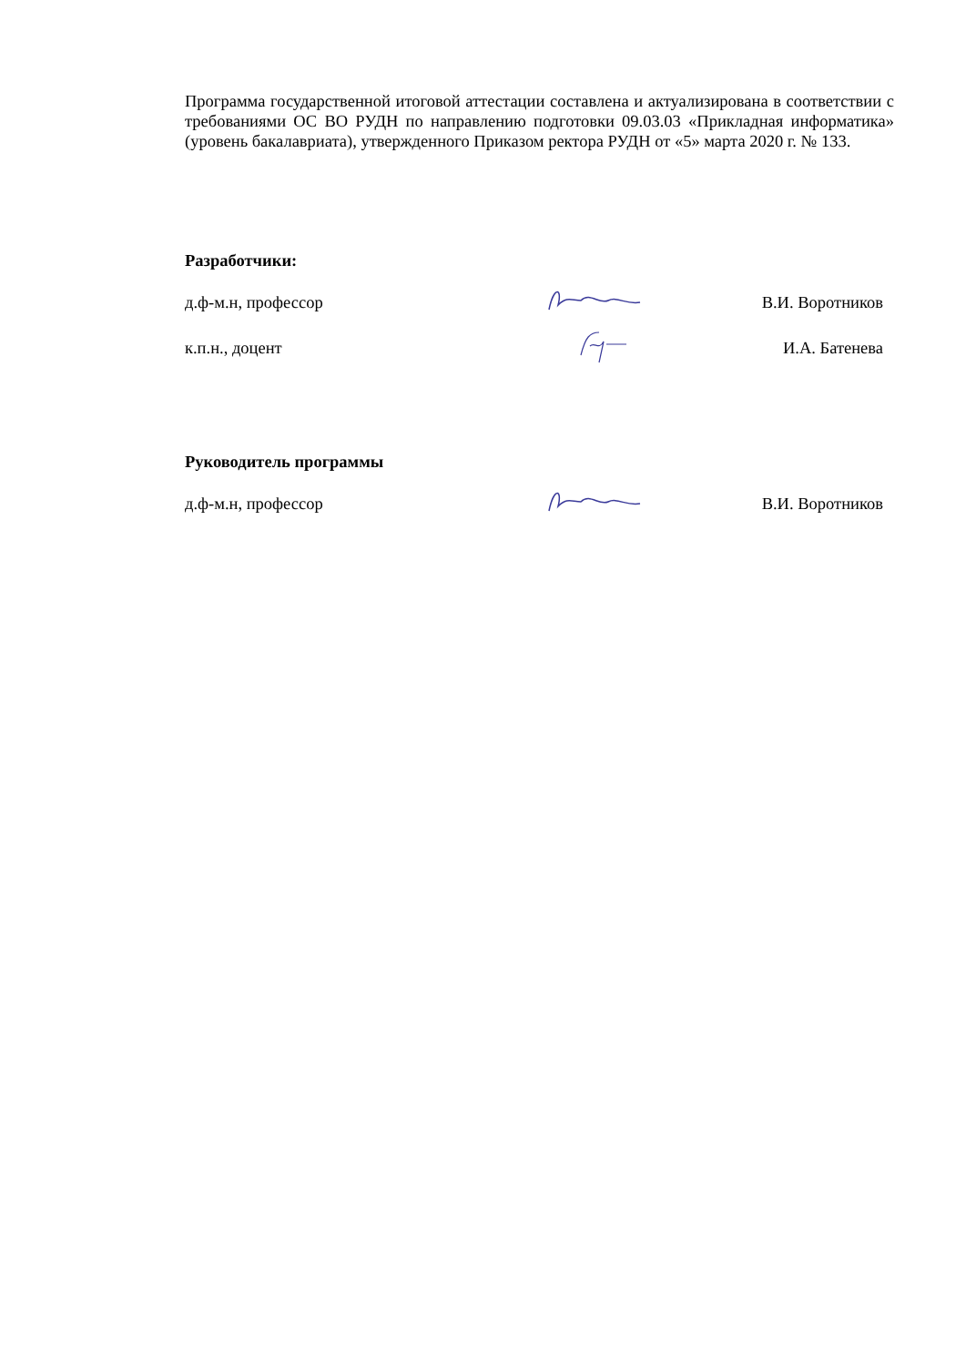Программа государственной итоговой аттестации составлена и актуализирована в соответствии с требованиями ОС ВО РУДН по направлению подготовки 09.03.03 «Прикладная информатика» (уровень бакалавриата), утвержденного Приказом ректора РУДН от «5» марта 2020 г. № 133.
Разработчики:
д.ф-м.н, профессор В.И. Воротников
к.п.н., доцент И.А. Батенева
Руководитель программы
д.ф-м.н, профессор В.И. Воротников